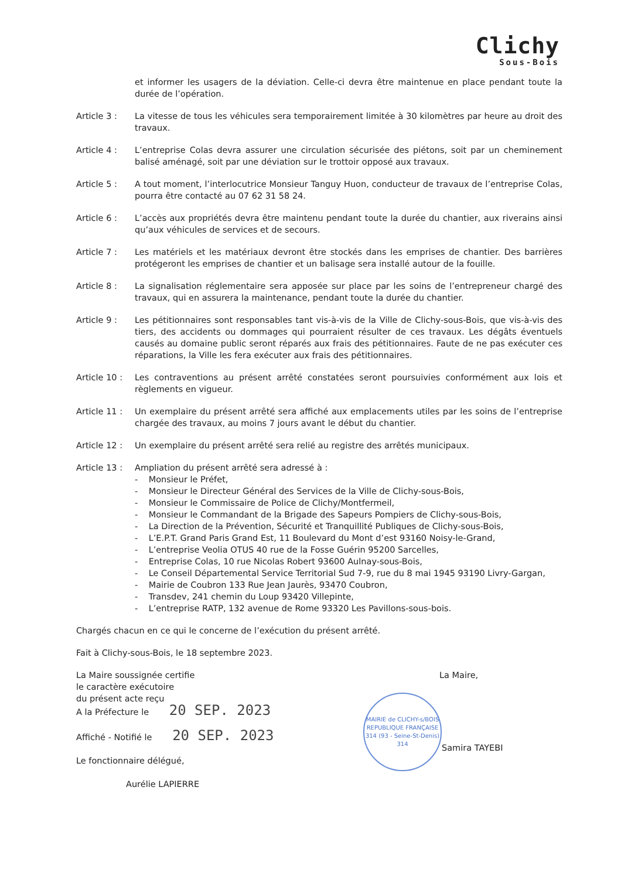Clichy
Sous-Bois
et informer les usagers de la déviation. Celle-ci devra être maintenue en place pendant toute la durée de l’opération.
Article 3 : La vitesse de tous les véhicules sera temporairement limitée à 30 kilomètres par heure au droit des travaux.
Article 4 : L’entreprise Colas devra assurer une circulation sécurisée des piétons, soit par un cheminement balisé aménagé, soit par une déviation sur le trottoir opposé aux travaux.
Article 5 : A tout moment, l’interlocutrice Monsieur Tanguy Huon, conducteur de travaux de l’entreprise Colas, pourra être contacté au 07 62 31 58 24.
Article 6 : L’accès aux propriétés devra être maintenu pendant toute la durée du chantier, aux riverains ainsi qu’aux véhicules de services et de secours.
Article 7 : Les matériels et les matériaux devront être stockés dans les emprises de chantier. Des barrières protégeront les emprises de chantier et un balisage sera installé autour de la fouille.
Article 8 : La signalisation réglementaire sera apposée sur place par les soins de l’entrepreneur chargé des travaux, qui en assurera la maintenance, pendant toute la durée du chantier.
Article 9 : Les pétitionnaires sont responsables tant vis-à-vis de la Ville de Clichy-sous-Bois, que vis-à-vis des tiers, des accidents ou dommages qui pourraient résulter de ces travaux. Les dégâts éventuels causés au domaine public seront réparés aux frais des pétitionnaires. Faute de ne pas exécuter ces réparations, la Ville les fera exécuter aux frais des pétitionnaires.
Article 10 :
Les contraventions au présent arrêté constatées seront poursuivies conformément aux lois et règlements en vigueur.
Article 11 :
Un exemplaire du présent arrêté sera affiché aux emplacements utiles par les soins de l’entreprise chargée des travaux, au moins 7 jours avant le début du chantier.
Article 12 :
Un exemplaire du présent arrêté sera relié au registre des arrêtés municipaux.
Article 13 :
Ampliation du présent arrêté sera adressé à :
- Monsieur le Préfet,
- Monsieur le Directeur Général des Services de la Ville de Clichy-sous-Bois,
- Monsieur le Commissaire de Police de Clichy/Montfermeil,
- Monsieur le Commandant de la Brigade des Sapeurs Pompiers de Clichy-sous-Bois,
- La Direction de la Prévention, Sécurité et Tranquillité Publiques de Clichy-sous-Bois,
- L’E.P.T. Grand Paris Grand Est, 11 Boulevard du Mont d’est 93160 Noisy-le-Grand,
- L’entreprise Veolia OTUS 40 rue de la Fosse Guérin 95200 Sarcelles,
- Entreprise Colas, 10 rue Nicolas Robert 93600 Aulnay-sous-Bois,
- Le Conseil Départemental Service Territorial Sud 7-9, rue du 8 mai 1945 93190 Livry-Gargan,
- Mairie de Coubron 133 Rue Jean Jaurès, 93470 Coubron,
- Transdev, 241 chemin du Loup 93420 Villepinte,
- L’entreprise RATP, 132 avenue de Rome 93320 Les Pavillons-sous-bois.
Chargés chacun en ce qui le concerne de l’exécution du présent arrêté.
Fait à Clichy-sous-Bois, le 18 septembre 2023.
La Maire soussignée certifie
le caractère exécutoire
du présent acte reçu
A la Préfecture le 20 SEP. 2023
Affiché - Notifié le 20 SEP. 2023
Le fonctionnaire délégué,
Aurélie LAPIERRE
La Maire,
MAIRIE de CLICHY-s/BOIS
REPUBLIQUE FRANÇAISE
314 (93 - Seine-St-Denis) 314
Samira TAYEBI